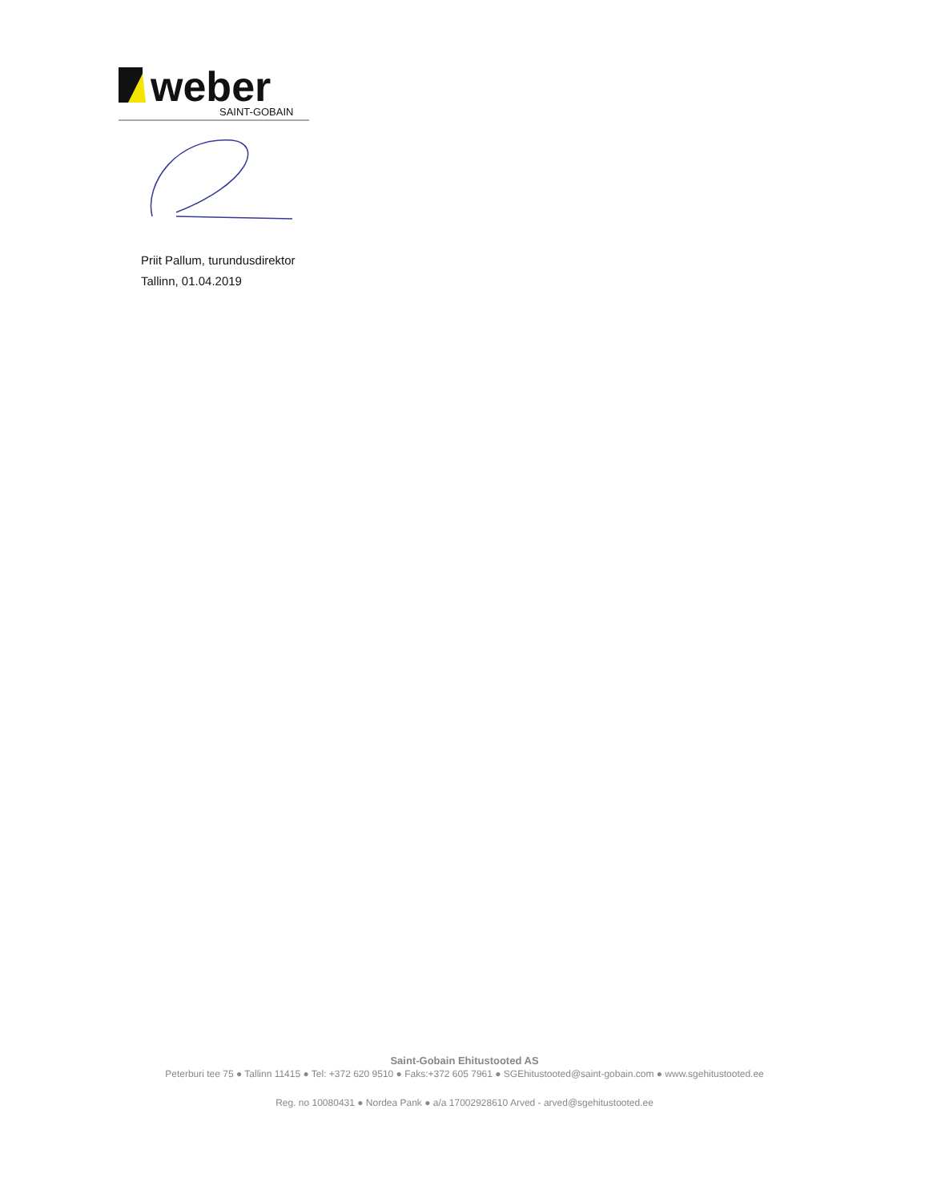weber
SAINT-GOBAIN
Priit Pallum, turundusdirektor
Tallinn, 01.04.2019
Saint-Gobain Ehitustooted AS
Peterburi tee 75 ● Tallinn 11415 ● Tel: +372 620 9510 ● Faks:+372 605 7961 ● SGEhitustooted@saint-gobain.com ● www.sgehitustooted.ee
Reg. no 10080431 ● Nordea Pank ● a/a 17002928610 Arved - arved@sgehitustooted.ee